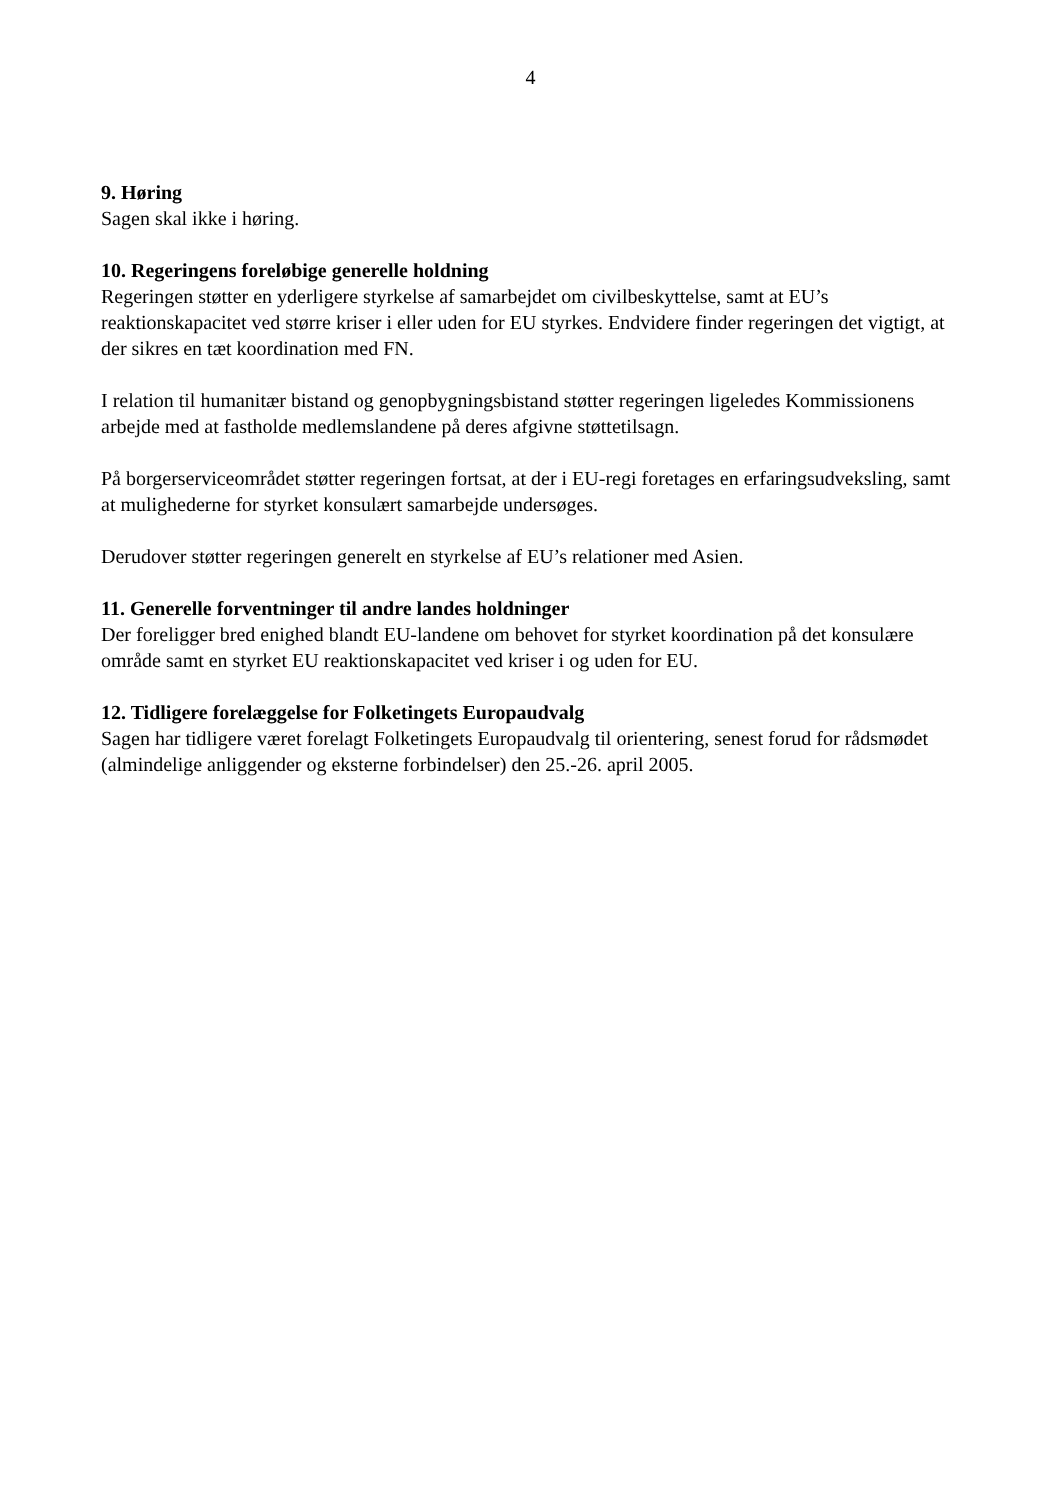4
9. Høring
Sagen skal ikke i høring.
10. Regeringens foreløbige generelle holdning
Regeringen støtter en yderligere styrkelse af samarbejdet om civilbeskyttelse, samt at EU’s reaktionskapacitet ved større kriser i eller uden for EU styrkes. Endvidere finder regeringen det vigtigt, at der sikres en tæt koordination med FN.
I relation til humanitær bistand og genopbygningsbistand støtter regeringen ligeledes Kommissionens arbejde med at fastholde medlemslandene på deres afgivne støttetilsagn.
På borgerserviceområdet støtter regeringen fortsat, at der i EU-regi foretages en erfaringsudveksling, samt at mulighederne for styrket konsulært samarbejde undersøges.
Derudover støtter regeringen generelt en styrkelse af EU’s relationer med Asien.
11. Generelle forventninger til andre landes holdninger
Der foreligger bred enighed blandt EU-landene om behovet for styrket koordination på det konsulære område samt en styrket EU reaktionskapacitet ved kriser i og uden for EU.
12. Tidligere forelæggelse for Folketingets Europaudvalg
Sagen har tidligere været forelagt Folketingets Europaudvalg til orientering, senest forud for rådsmødet (almindelige anliggender og eksterne forbindelser) den 25.-26. april 2005.